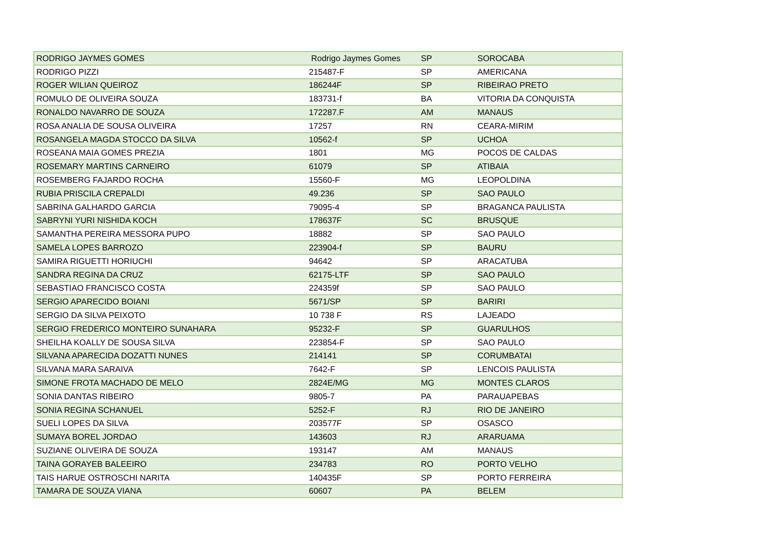| RODRIGO JAYMES GOMES | Rodrigo Jaymes Gomes | SP | SOROCABA |
| RODRIGO PIZZI | 215487-F | SP | AMERICANA |
| ROGER WILIAN QUEIROZ | 186244F | SP | RIBEIRAO PRETO |
| ROMULO DE OLIVEIRA SOUZA | 183731-f | BA | VITORIA DA CONQUISTA |
| RONALDO NAVARRO DE SOUZA | 172287.F | AM | MANAUS |
| ROSA ANALIA DE SOUSA OLIVEIRA | 17257 | RN | CEARA-MIRIM |
| ROSANGELA MAGDA STOCCO DA SILVA | 10562-f | SP | UCHOA |
| ROSEANA MAIA GOMES PREZIA | 1801 | MG | POCOS DE CALDAS |
| ROSEMARY MARTINS CARNEIRO | 61079 | SP | ATIBAIA |
| ROSEMBERG FAJARDO ROCHA | 15560-F | MG | LEOPOLDINA |
| RUBIA PRISCILA CREPALDI | 49.236 | SP | SAO PAULO |
| SABRINA GALHARDO GARCIA | 79095-4 | SP | BRAGANCA PAULISTA |
| SABRYNI YURI NISHIDA KOCH | 178637F | SC | BRUSQUE |
| SAMANTHA PEREIRA MESSORA PUPO | 18882 | SP | SAO PAULO |
| SAMELA LOPES BARROZO | 223904-f | SP | BAURU |
| SAMIRA RIGUETTI HORIUCHI | 94642 | SP | ARACATUBA |
| SANDRA REGINA DA CRUZ | 62175-LTF | SP | SAO PAULO |
| SEBASTIAO FRANCISCO COSTA | 224359f | SP | SAO PAULO |
| SERGIO APARECIDO BOIANI | 5671/SP | SP | BARIRI |
| SERGIO DA SILVA PEIXOTO | 10 738 F | RS | LAJEADO |
| SERGIO FREDERICO MONTEIRO SUNAHARA | 95232-F | SP | GUARULHOS |
| SHEILHA KOALLY DE SOUSA SILVA | 223854-F | SP | SAO PAULO |
| SILVANA APARECIDA DOZATTI NUNES | 214141 | SP | CORUMBATAI |
| SILVANA MARA SARAIVA | 7642-F | SP | LENCOIS PAULISTA |
| SIMONE FROTA MACHADO DE MELO | 2824E/MG | MG | MONTES CLAROS |
| SONIA DANTAS RIBEIRO | 9805-7 | PA | PARAUAPEBAS |
| SONIA REGINA SCHANUEL | 5252-F | RJ | RIO DE JANEIRO |
| SUELI LOPES DA SILVA | 203577F | SP | OSASCO |
| SUMAYA BOREL JORDAO | 143603 | RJ | ARARUAMA |
| SUZIANE OLIVEIRA DE SOUZA | 193147 | AM | MANAUS |
| TAINA GORAYEB BALEEIRO | 234783 | RO | PORTO VELHO |
| TAIS HARUE OSTROSCHI NARITA | 140435F | SP | PORTO FERREIRA |
| TAMARA DE SOUZA VIANA | 60607 | PA | BELEM |